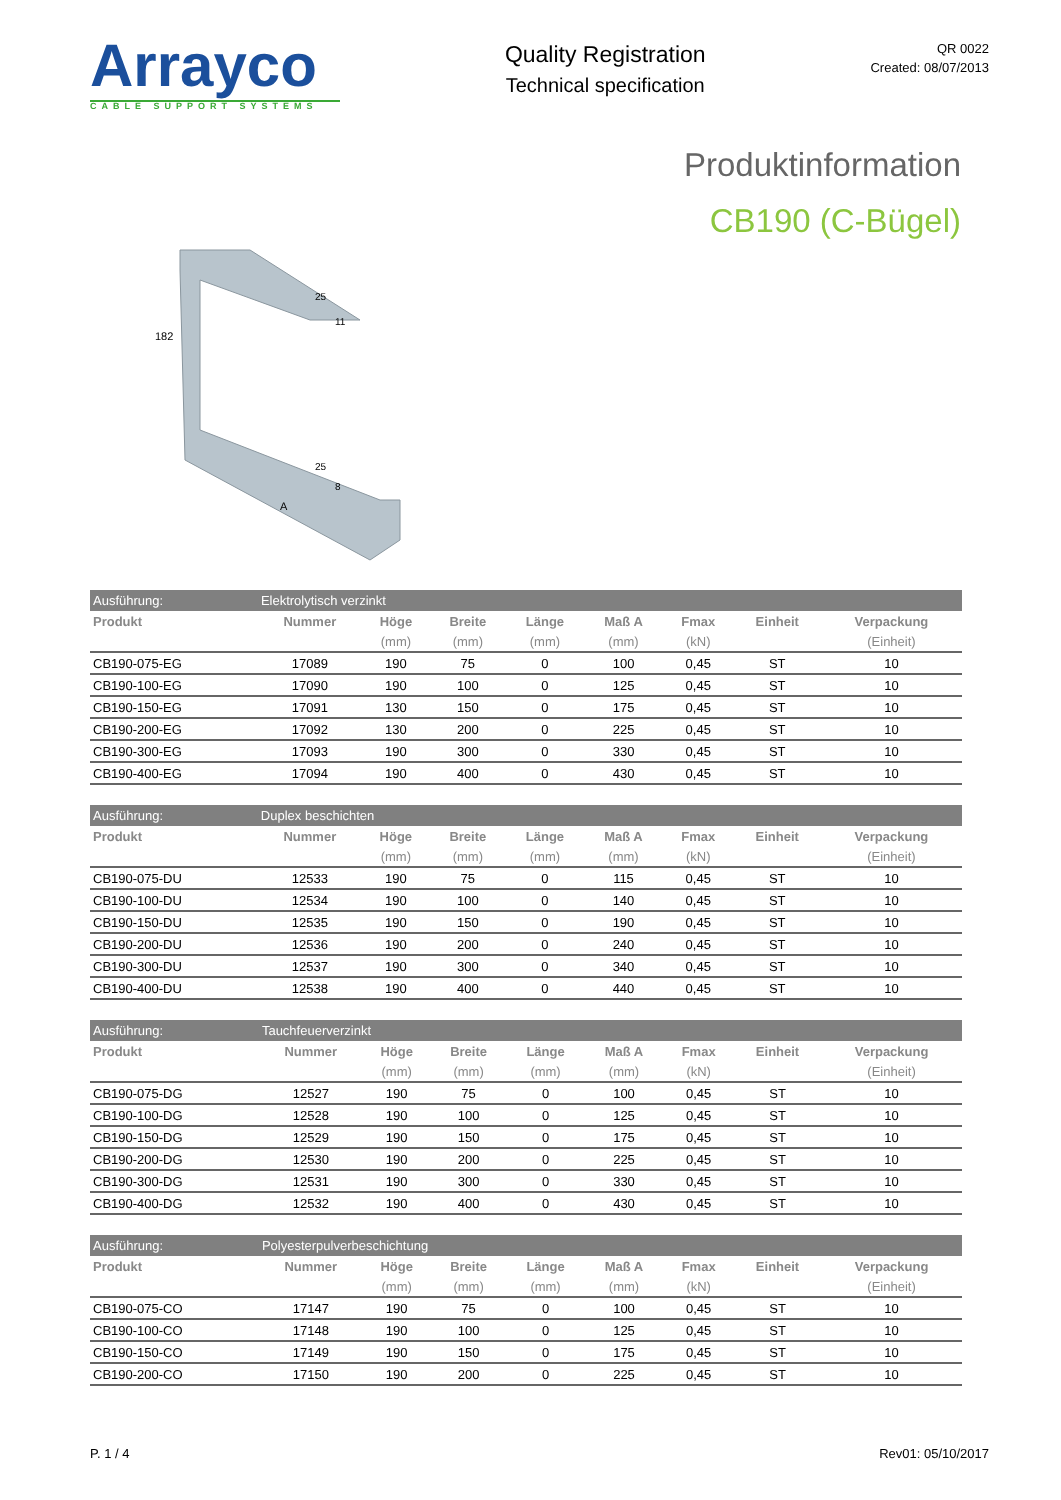Arrayco
CABLE SUPPORT SYSTEMS
Quality Registration
Technical specification
QR 0022
Created: 08/07/2013
Produktinformation
CB190 (C-Bügel)
182
A
25
11
25
8
| Ausführung: | Elektrolytisch verzinkt | | | | | | | |
| Produkt | Nummer | Höge | Breite | Länge | Maß A | Fmax | Einheit | Verpackung |
| | | (mm) | (mm) | (mm) | (mm) | (kN) | | (Einheit) |
| CB190-075-EG | 17089 | 190 | 75 | 0 | 100 | 0,45 | ST | 10 |
| CB190-100-EG | 17090 | 190 | 100 | 0 | 125 | 0,45 | ST | 10 |
| CB190-150-EG | 17091 | 130 | 150 | 0 | 175 | 0,45 | ST | 10 |
| CB190-200-EG | 17092 | 130 | 200 | 0 | 225 | 0,45 | ST | 10 |
| CB190-300-EG | 17093 | 190 | 300 | 0 | 330 | 0,45 | ST | 10 |
| CB190-400-EG | 17094 | 190 | 400 | 0 | 430 | 0,45 | ST | 10 |
| Ausführung: | Duplex beschichten | | | | | | | |
| Produkt | Nummer | Höge | Breite | Länge | Maß A | Fmax | Einheit | Verpackung |
| | | (mm) | (mm) | (mm) | (mm) | (kN) | | (Einheit) |
| CB190-075-DU | 12533 | 190 | 75 | 0 | 115 | 0,45 | ST | 10 |
| CB190-100-DU | 12534 | 190 | 100 | 0 | 140 | 0,45 | ST | 10 |
| CB190-150-DU | 12535 | 190 | 150 | 0 | 190 | 0,45 | ST | 10 |
| CB190-200-DU | 12536 | 190 | 200 | 0 | 240 | 0,45 | ST | 10 |
| CB190-300-DU | 12537 | 190 | 300 | 0 | 340 | 0,45 | ST | 10 |
| CB190-400-DU | 12538 | 190 | 400 | 0 | 440 | 0,45 | ST | 10 |
| Ausführung: | Tauchfeuerverzinkt | | | | | | | |
| Produkt | Nummer | Höge | Breite | Länge | Maß A | Fmax | Einheit | Verpackung |
| | | (mm) | (mm) | (mm) | (mm) | (kN) | | (Einheit) |
| CB190-075-DG | 12527 | 190 | 75 | 0 | 100 | 0,45 | ST | 10 |
| CB190-100-DG | 12528 | 190 | 100 | 0 | 125 | 0,45 | ST | 10 |
| CB190-150-DG | 12529 | 190 | 150 | 0 | 175 | 0,45 | ST | 10 |
| CB190-200-DG | 12530 | 190 | 200 | 0 | 225 | 0,45 | ST | 10 |
| CB190-300-DG | 12531 | 190 | 300 | 0 | 330 | 0,45 | ST | 10 |
| CB190-400-DG | 12532 | 190 | 400 | 0 | 430 | 0,45 | ST | 10 |
| Ausführung: | Polyesterpulverbeschichtung | | | | | | | |
| Produkt | Nummer | Höge | Breite | Länge | Maß A | Fmax | Einheit | Verpackung |
| | | (mm) | (mm) | (mm) | (mm) | (kN) | | (Einheit) |
| CB190-075-CO | 17147 | 190 | 75 | 0 | 100 | 0,45 | ST | 10 |
| CB190-100-CO | 17148 | 190 | 100 | 0 | 125 | 0,45 | ST | 10 |
| CB190-150-CO | 17149 | 190 | 150 | 0 | 175 | 0,45 | ST | 10 |
| CB190-200-CO | 17150 | 190 | 200 | 0 | 225 | 0,45 | ST | 10 |
P. 1 / 4 Rev01: 05/10/2017